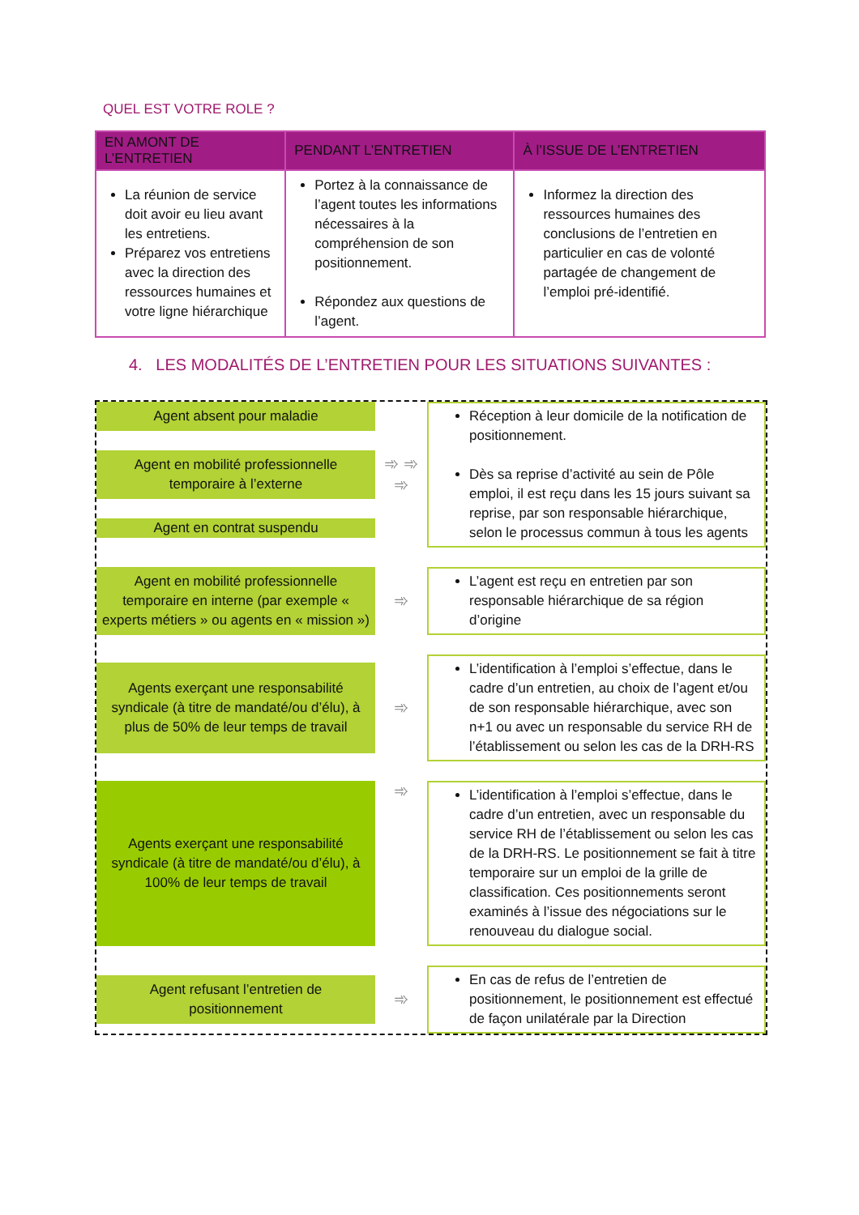QUEL EST VOTRE ROLE ?
| EN AMONT DE L’ENTRETIEN | PENDANT L’ENTRETIEN | À l’ISSUE DE L’ENTRETIEN |
| --- | --- | --- |
| La réunion de service doit avoir eu lieu avant les entretiens. Préparez vos entretiens avec la direction des ressources humaines et votre ligne hiérarchique | Portez à la connaissance de l’agent toutes les informations nécessaires à la compréhension de son positionnement. Répondez aux questions de l’agent. | Informez la direction des ressources humaines des conclusions de l’entretien en particulier en cas de volonté partagée de changement de l’emploi pré-identifié. |
4. LES MODALITÉS DE L’ENTRETIEN POUR LES SITUATIONS SUIVANTES :
Agent absent pour maladie
Agent en mobilité professionnelle temporaire à l’externe
Agent en contrat suspendu
➾ ➾ ➾
Réception à leur domicile de la notification de positionnement.
Dès sa reprise d’activité au sein de Pôle emploi, il est reçu dans les 15 jours suivant sa reprise, par son responsable hiérarchique, selon le processus commun à tous les agents
Agent en mobilité professionnelle temporaire en interne (par exemple « experts métiers » ou agents en « mission »)
➾
L’agent est reçu en entretien par son responsable hiérarchique de sa région d’origine
Agents exerçant une responsabilité syndicale (à titre de mandaté/ou d’élu), à plus de 50% de leur temps de travail
➾
L’identification à l’emploi s’effectue, dans le cadre d’un entretien, au choix de l’agent et/ou de son responsable hiérarchique, avec son n+1 ou avec un responsable du service RH de l’établissement ou selon les cas de la DRH-RS
Agents exerçant une responsabilité syndicale (à titre de mandaté/ou d’élu), à 100% de leur temps de travail
➾
L’identification à l’emploi s’effectue, dans le cadre d’un entretien, avec un responsable du service RH de l’établissement ou selon les cas de la DRH-RS. Le positionnement se fait à titre temporaire sur un emploi de la grille de classification. Ces positionnements seront examinés à l’issue des négociations sur le renouveau du dialogue social.
Agent refusant l’entretien de positionnement
➾
En cas de refus de l’entretien de positionnement, le positionnement est effectué de façon unilatérale par la Direction